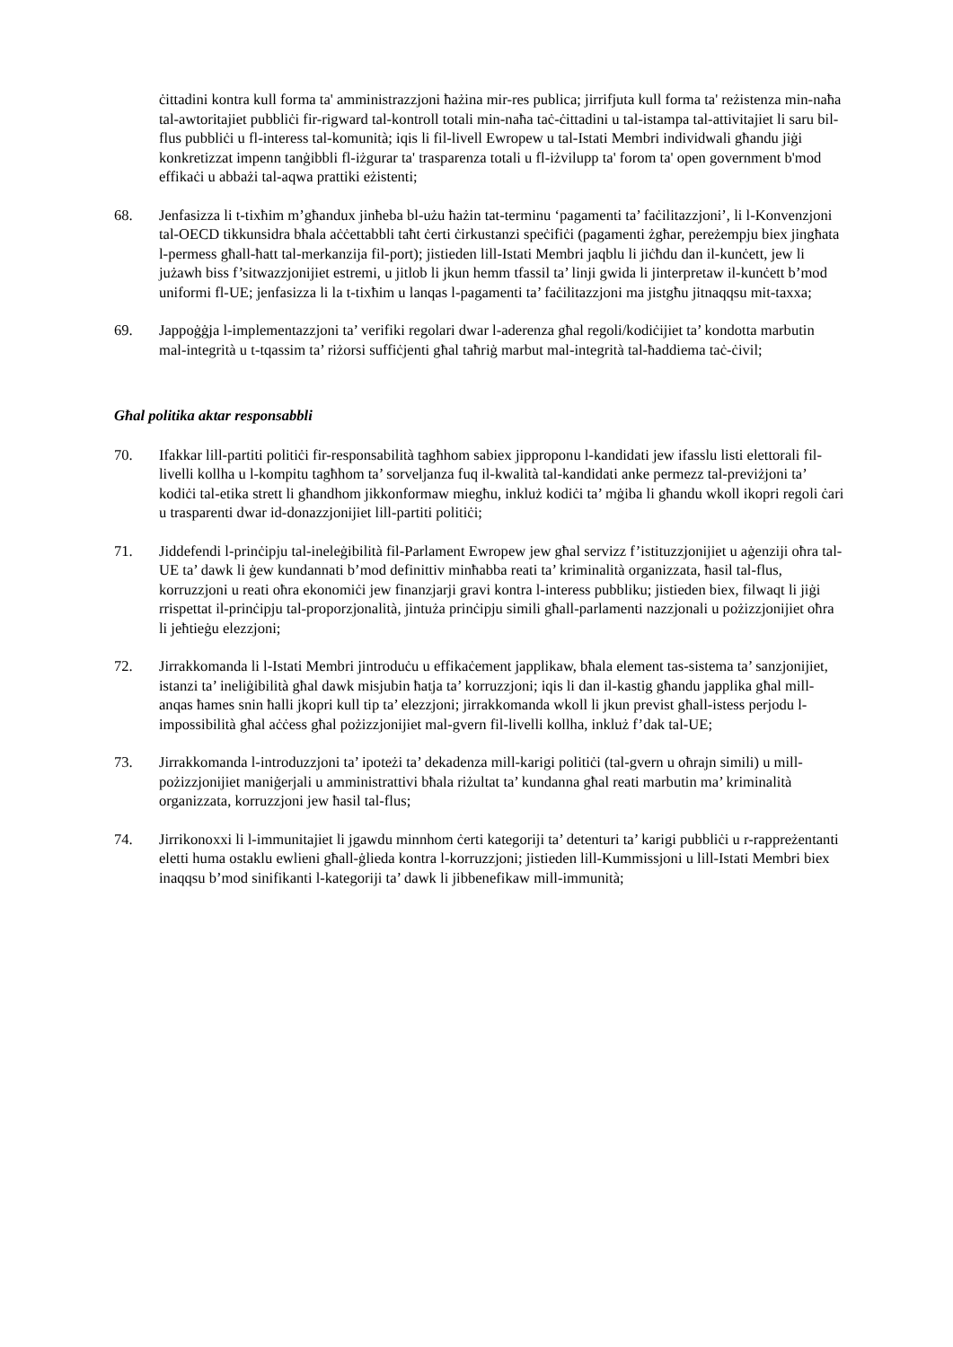ċittadini kontra kull forma ta' amministrazzjoni ħażina mir-res publica; jirrifjuta kull forma ta' reżistenza min-naħa tal-awtoritajiet pubbliċi fir-rigward tal-kontroll totali min-naħa taċ-ċittadini u tal-istampa tal-attivitajiet li saru bil-flus pubbliċi u fl-interess tal-komunità; iqis li fil-livell Ewropew u tal-Istati Membri individwali għandu jiġi konkretizzat impenn tanġibbli fl-iżgurar ta' trasparenza totali u fl-iżvilupp ta' forom ta' open government b'mod effikaċi u abbażi tal-aqwa prattiki eżistenti;
68. Jenfasizza li t-tixħim m’għandux jinħeba bl-użu ħażin tat-terminu ‘pagamenti ta’ faċilitazzjoni’, li l-Konvenzjoni tal-OECD tikkunsidra bħala aċċettabbli taħt ċerti ċirkustanzi speċifiċi (pagamenti żgħar, pereżempju biex jingħata l-permess għall-ħatt tal-merkanzija fil-port); jistieden lill-Istati Membri jaqblu li jiċħdu dan il-kunċett, jew li jużawh biss f’sitwazzjonijiet estremi, u jitlob li jkun hemm tfassil ta’ linji gwida li jinterpretaw il-kunċett b’mod uniformi fl-UE; jenfasizza li la t-tixħim u lanqas l-pagamenti ta’ faċilitazzjoni ma jistgħu jitnaqqsu mit-taxxa;
69. Jappoġġja l-implementazzjoni ta’ verifiki regolari dwar l-aderenza għal regoli/kodiċijiet ta’ kondotta marbutin mal-integrità u t-tqassim ta’ riżorsi suffiċjenti għal taħriġ marbut mal-integrità tal-ħaddiema taċ-ċivil;
Għal politika aktar responsabbli
70. Ifakkar lill-partiti politiċi fir-responsabilità tagħhom sabiex jipproponu l-kandidati jew ifasslu listi elettorali fil-livelli kollha u l-kompitu tagħhom ta’ sorveljanza fuq il-kwalità tal-kandidati anke permezz tal-previżjoni ta’ kodiċi tal-etika strett li għandhom jikkonformaw miegħu, inkluż kodiċi ta’ mġiba li għandu wkoll ikopri regoli ċari u trasparenti dwar id-donazzjonijiet lill-partiti politiċi;
71. Jiddefendi l-prinċipju tal-ineleġibilità fil-Parlament Ewropew jew għal servizz f’istituzzjonijiet u aġenziji oħra tal-UE ta’ dawk li ġew kundannati b’mod definittiv minħabba reati ta’ kriminalità organizzata, ħasil tal-flus, korruzzjoni u reati oħra ekonomiċi jew finanzjarji gravi kontra l-interess pubbliku; jistieden biex, filwaqt li jiġi rrispettat il-prinċipju tal-proporzjonalità, jintuża prinċipju simili għall-parlamenti nazzjonali u pożizzjonijiet oħra li jeħtieġu elezzjoni;
72. Jirrakkomanda li l-Istati Membri jintroduċu u effikaċement japplikaw, bħala element tas-sistema ta’ sanzjonijiet, istanzi ta’ ineliġibilità għal dawk misjubin ħatja ta’ korruzzjoni; iqis li dan il-kastig għandu japplika għal mill-anqas ħames snin ħalli jkopri kull tip ta’ elezzjoni; jirrakkomanda wkoll li jkun previst għall-istess perjodu l-impossibilità għal aċċess għal pożizzjonijiet mal-gvern fil-livelli kollha, inkluż f’dak tal-UE;
73. Jirrakkomanda l-introduzzjoni ta’ ipoteżi ta’ dekadenza mill-karigi politiċi (tal-gvern u oħrajn simili) u mill-pożizzjonijiet maniġerjali u amministrattivi bħala riżultat ta’ kundanna għal reati marbutin ma’ kriminalità organizzata, korruzzjoni jew ħasil tal-flus;
74. Jirrikonoxxi li l-immunitajiet li jgawdu minnhom ċerti kategoriji ta’ detenturi ta’ karigi pubbliċi u r-rappreżentanti eletti huma ostaklu ewlieni għall-ġlieda kontra l-korruzzjoni; jistieden lill-Kummissjoni u lill-Istati Membri biex inaqqsu b’mod sinifikanti l-kategoriji ta’ dawk li jibbenefikaw mill-immunità;